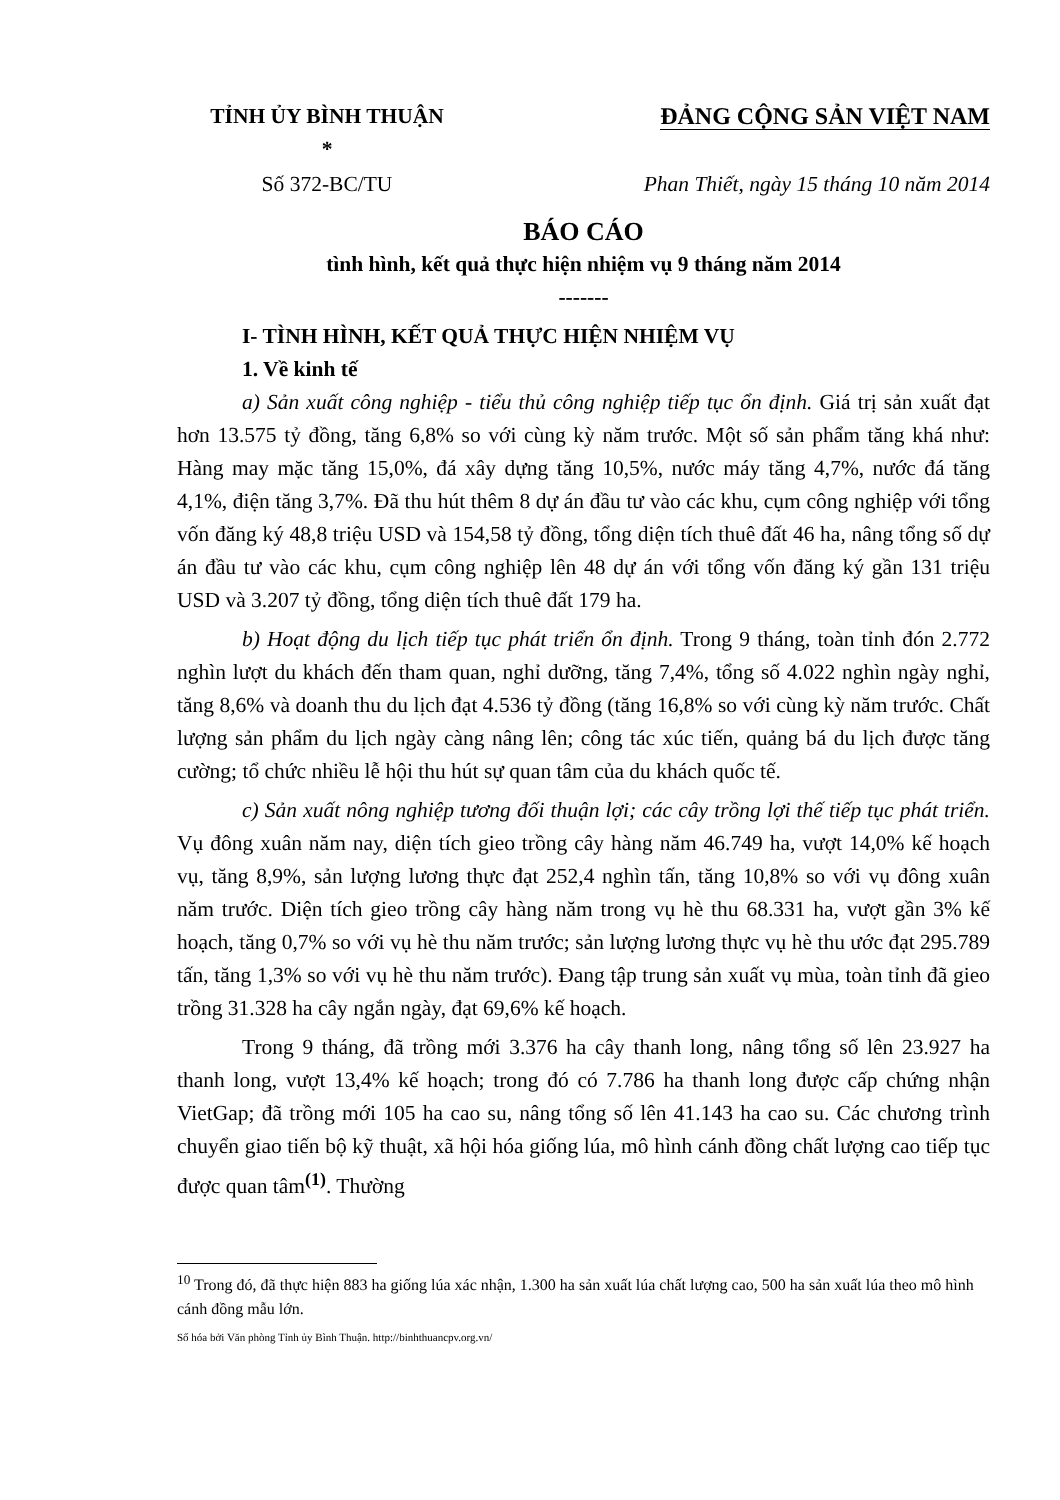TỈNH ỦY BÌNH THUẬN
*
ĐẢNG CỘNG SẢN VIỆT NAM
Số 372-BC/TU Phan Thiết, ngày 15 tháng 10 năm 2014
BÁO CÁO
tình hình, kết quả thực hiện nhiệm vụ 9 tháng năm 2014
-------
I- TÌNH HÌNH, KẾT QUẢ THỰC HIỆN NHIỆM VỤ
1. Về kinh tế
a) Sản xuất công nghiệp - tiểu thủ công nghiệp tiếp tục ổn định. Giá trị sản xuất đạt hơn 13.575 tỷ đồng, tăng 6,8% so với cùng kỳ năm trước. Một số sản phẩm tăng khá như: Hàng may mặc tăng 15,0%, đá xây dựng tăng 10,5%, nước máy tăng 4,7%, nước đá tăng 4,1%, điện tăng 3,7%. Đã thu hút thêm 8 dự án đầu tư vào các khu, cụm công nghiệp với tổng vốn đăng ký 48,8 triệu USD và 154,58 tỷ đồng, tổng diện tích thuê đất 46 ha, nâng tổng số dự án đầu tư vào các khu, cụm công nghiệp lên 48 dự án với tổng vốn đăng ký gần 131 triệu USD và 3.207 tỷ đồng, tổng diện tích thuê đất 179 ha.
b) Hoạt động du lịch tiếp tục phát triển ổn định. Trong 9 tháng, toàn tỉnh đón 2.772 nghìn lượt du khách đến tham quan, nghỉ dưỡng, tăng 7,4%, tổng số 4.022 nghìn ngày nghỉ, tăng 8,6% và doanh thu du lịch đạt 4.536 tỷ đồng (tăng 16,8% so với cùng kỳ năm trước. Chất lượng sản phẩm du lịch ngày càng nâng lên; công tác xúc tiến, quảng bá du lịch được tăng cường; tổ chức nhiều lễ hội thu hút sự quan tâm của du khách quốc tế.
c) Sản xuất nông nghiệp tương đối thuận lợi; các cây trồng lợi thế tiếp tục phát triển. Vụ đông xuân năm nay, diện tích gieo trồng cây hàng năm 46.749 ha, vượt 14,0% kế hoạch vụ, tăng 8,9%, sản lượng lương thực đạt 252,4 nghìn tấn, tăng 10,8% so với vụ đông xuân năm trước. Diện tích gieo trồng cây hàng năm trong vụ hè thu 68.331 ha, vượt gần 3% kế hoạch, tăng 0,7% so với vụ hè thu năm trước; sản lượng lương thực vụ hè thu ước đạt 295.789 tấn, tăng 1,3% so với vụ hè thu năm trước). Đang tập trung sản xuất vụ mùa, toàn tỉnh đã gieo trồng 31.328 ha cây ngắn ngày, đạt 69,6% kế hoạch.
Trong 9 tháng, đã trồng mới 3.376 ha cây thanh long, nâng tổng số lên 23.927 ha thanh long, vượt 13,4% kế hoạch; trong đó có 7.786 ha thanh long được cấp chứng nhận VietGap; đã trồng mới 105 ha cao su, nâng tổng số lên 41.143 ha cao su. Các chương trình chuyển giao tiến bộ kỹ thuật, xã hội hóa giống lúa, mô hình cánh đồng chất lượng cao tiếp tục được quan tâm<sup>(1)</sup>. Thường
<sup>10</sup> Trong đó, đã thực hiện 883 ha giống lúa xác nhận, 1.300 ha sản xuất lúa chất lượng cao, 500 ha sản xuất lúa theo mô hình cánh đồng mẫu lớn.
Số hóa bởi Văn phòng Tỉnh ủy Bình Thuận. http://binhthuancpv.org.vn/